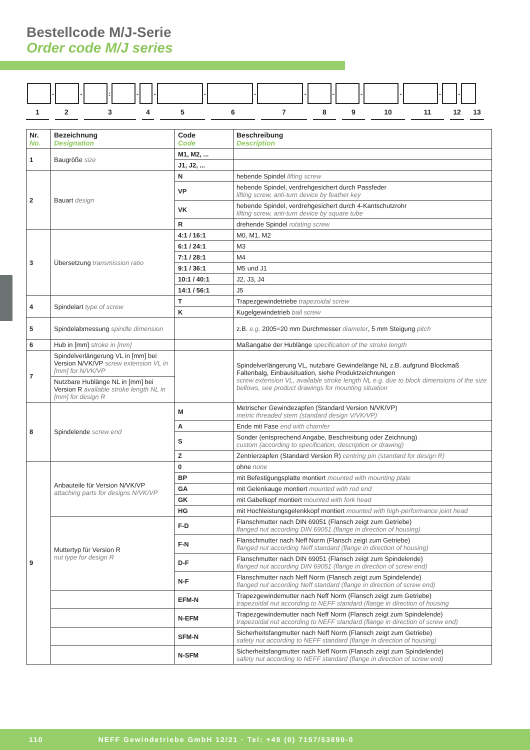Bestellcode M/J-Serie
Order code M/J series
- - : - - - - - - - - - -
1 2 3 4 5 6 7 8 9 10 11 12 13
| Nr. No. | Bezeichnung Designation | Code Code | Beschreibung Description |
| --- | --- | --- | --- |
| 1 | Baugröße size | M1, M2, ... | |
| | | J1, J2, ... | |
| 2 | Bauart design | N | hebende Spindel lifting screw |
| | | VP | hebende Spindel, verdrehgesichert durch Passfeder lifting screw, anti-turn device by feather key |
| | | VK | hebende Spindel, verdrehgesichert durch 4-Kantschutzrohr lifting screw, anti-turn device by square tube |
| | | R | drehende Spindel rotating screw |
| 3 | Übersetzung transmission ratio | 4:1 / 16:1 | M0, M1, M2 |
| | | 6:1 / 24:1 | M3 |
| | | 7:1 / 28:1 | M4 |
| | | 9:1 / 36:1 | M5 und J1 |
| | | 10:1 / 40:1 | J2, J3, J4 |
| | | 14:1 / 56:1 | J5 |
| 4 | Spindelart type of screw | T | Trapezgewindetriebe trapezoidal screw |
| | | K | Kugelgewindetrieb ball screw |
| 5 | Spindelabmessung spindle dimension | | z.B. e.g. 2005=20 mm Durchmesser diameter , 5 mm Steigung pitch |
| 6 | Hub in [mm] stroke in [mm] | | Maßangabe der Hublänge specification of the stroke length |
| 7 | Spindelverlängerung VL in [mm] bei Version N/VK/VP screw extension VL in [mm] for N/VK/VP | | Spindelverlängerung VL, nutzbare Gewindelänge NL z.B. aufgrund Blockmaß Faltenbalg, Einbausituation, siehe Produktzeichnungen screw extension VL, available stroke length NL e.g. due to block dimensions of the size bellows, see product drawings for mounting situation |
| | Nutzbare Hublänge NL in [mm] bei Version R available stroke length NL in [mm] for design R | | |
| 8 | Spindelende screw end | M | Metrischer Gewindezapfen (Standard Version N/VK/VP) metric threaded stem (standard design V/VK/VP) |
| | | A | Ende mit Fase end with chamfer |
| | | S | Sonder (entsprechend Angabe, Beschreibung oder Zeichnung) custom (according to specification, description or drawing) |
| | | Z | Zentrierzapfen (Standard Version R) centring pin (standard for design R) |
| 9 | Anbauteile für Version N/VK/VP attaching parts for designs N/VK/VP | 0 | ohne none |
| | | BP | mit Befestigungsplatte montiert mounted with mounting plate |
| | | GA | mit Gelenkauge montiert mounted with rod end |
| | | GK | mit Gabelkopf montiert mounted with fork head |
| | | HG | mit Hochleistungsgelenkkopf montiert mounted with high-performance joint head |
| | Muttertyp für Version R nut type for design R | F-D | Flanschmutter nach DIN 69051 (Flansch zeigt zum Getriebe) flanged nut according DIN 69051 (flange in direction of housing) |
| | | F-N | Flanschmutter nach Neff Norm (Flansch zeigt zum Getriebe) flanged nut according Neff standard (flange in direction of housing) |
| | | D-F | Flanschmutter nach DIN 69051 (Flansch zeigt zum Spindelende) flanged nut according DIN 69051 (flange in direction of screw end) |
| | | N-F | Flanschmutter nach Neff Norm (Flansch zeigt zum Spindelende) flanged nut according Neff standard (flange in direction of screw end) |
| | | EFM-N | Trapezgewindemutter nach Neff Norm (Flansch zeigt zum Getriebe) trapezoidal nut according to NEFF standard (flange in direction of housing |
| | | N-EFM | Trapezgewindemutter nach Neff Norm (Flansch zeigt zum Spindelende) trapezoidal nut according to NEFF standard (flange in direction of screw end) |
| | | SFM-N | Sicherheitsfangmutter nach Neff Norm (Flansch zeigt zum Getriebe) safety nut according to NEFF standard (flange in direction of housing) |
| | | N-SFM | Sicherheitsfangmutter nach Neff Norm (Flansch zeigt zum Spindelende) safety nut according to NEFF standard (flange in direction of screw end) |
110 NEFF Gewindetriebe GmbH 12/21 · Tel: +49 (0) 7157/53890-0